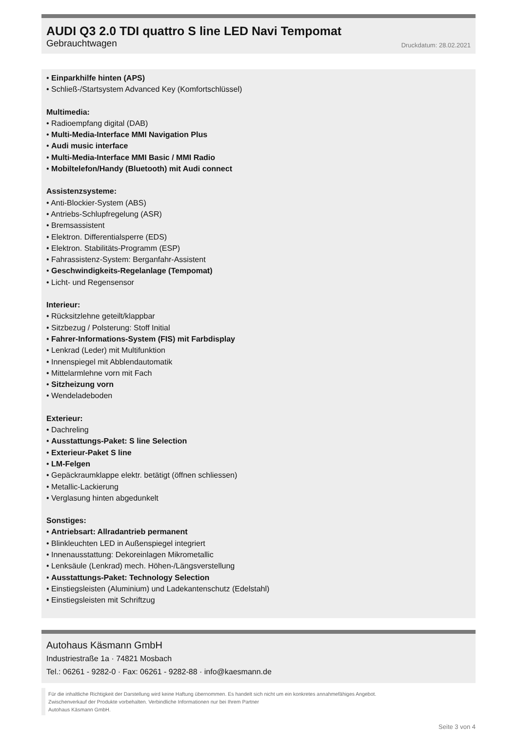AUDI Q3 2.0 TDI quattro S line LED Navi Tempomat
Gebrauchtwagen Druckdatum: 28.02.2021
• Einparkhilfe hinten (APS)
• Schließ-/Startsystem Advanced Key (Komfortschlüssel)
Multimedia:
• Radioempfang digital (DAB)
• Multi-Media-Interface MMI Navigation Plus
• Audi music interface
• Multi-Media-Interface MMI Basic / MMI Radio
• Mobiltelefon/Handy (Bluetooth) mit Audi connect
Assistenzsysteme:
• Anti-Blockier-System (ABS)
• Antriebs-Schlupfregelung (ASR)
• Bremsassistent
• Elektron. Differentialsperre (EDS)
• Elektron. Stabilitäts-Programm (ESP)
• Fahrassistenz-System: Berganfahr-Assistent
• Geschwindigkeits-Regelanlage (Tempomat)
• Licht- und Regensensor
Interieur:
• Rücksitzlehne geteilt/klappbar
• Sitzbezug / Polsterung: Stoff Initial
• Fahrer-Informations-System (FIS) mit Farbdisplay
• Lenkrad (Leder) mit Multifunktion
• Innenspiegel mit Abblendautomatik
• Mittelarmlehne vorn mit Fach
• Sitzheizung vorn
• Wendeladeboden
Exterieur:
• Dachreling
• Ausstattungs-Paket: S line Selection
• Exterieur-Paket S line
• LM-Felgen
• Gepäckraumklappe elektr. betätigt (öffnen schliessen)
• Metallic-Lackierung
• Verglasung hinten abgedunkelt
Sonstiges:
• Antriebsart: Allradantrieb permanent
• Blinkleuchten LED in Außenspiegel integriert
• Innenausstattung: Dekoreinlagen Mikrometallic
• Lenksäule (Lenkrad) mech. Höhen-/Längsverstellung
• Ausstattungs-Paket: Technology Selection
• Einstiegsleisten (Aluminium) und Ladekantenschutz (Edelstahl)
• Einstiegsleisten mit Schriftzug
Autohaus Käsmann GmbH
Industriestraße 1a · 74821 Mosbach
Tel.: 06261 - 9282-0 · Fax: 06261 - 9282-88 · info@kaesmann.de
Für die inhaltliche Richtigkeit der Darstellung wird keine Haftung übernommen. Es handelt sich nicht um ein konkretes annahmefähiges Angebot.
Zwischenverkauf der Produkte vorbehalten. Verbindliche Informationen nur bei Ihrem Partner
Autohaus Käsmann GmbH.
Seite 3 von 4